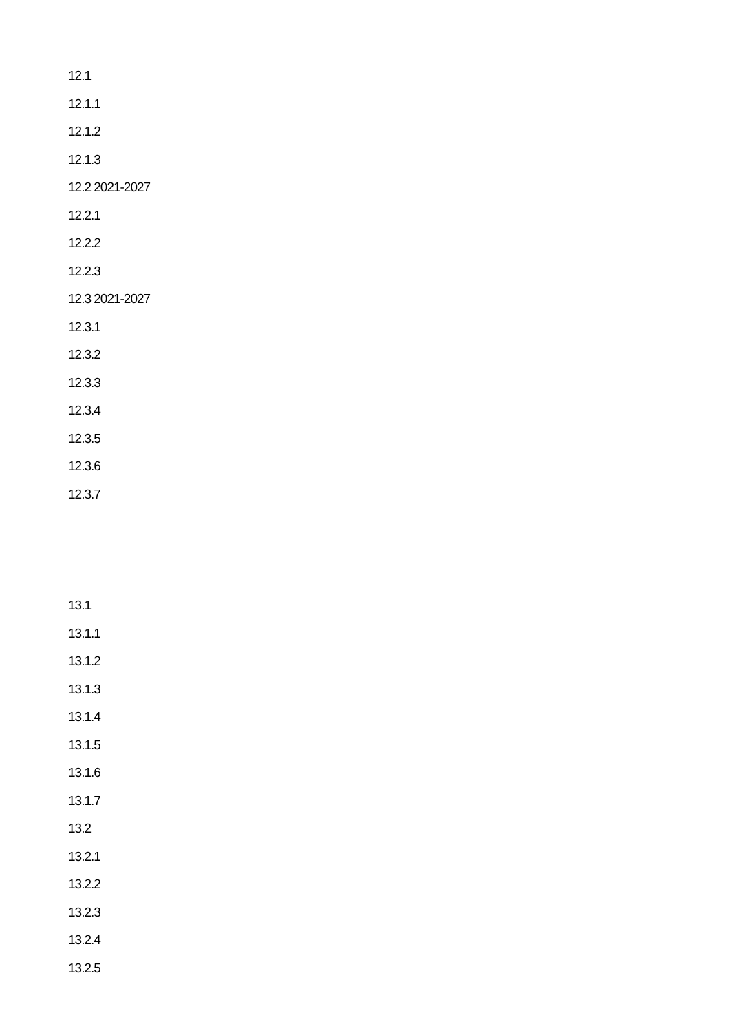12.1
12.1.1
12.1.2
12.1.3
12.2 2021-2027
12.2.1
12.2.2
12.2.3
12.3 2021-2027
12.3.1
12.3.2
12.3.3
12.3.4
12.3.5
12.3.6
12.3.7
13.1
13.1.1
13.1.2
13.1.3
13.1.4
13.1.5
13.1.6
13.1.7
13.2
13.2.1
13.2.2
13.2.3
13.2.4
13.2.5